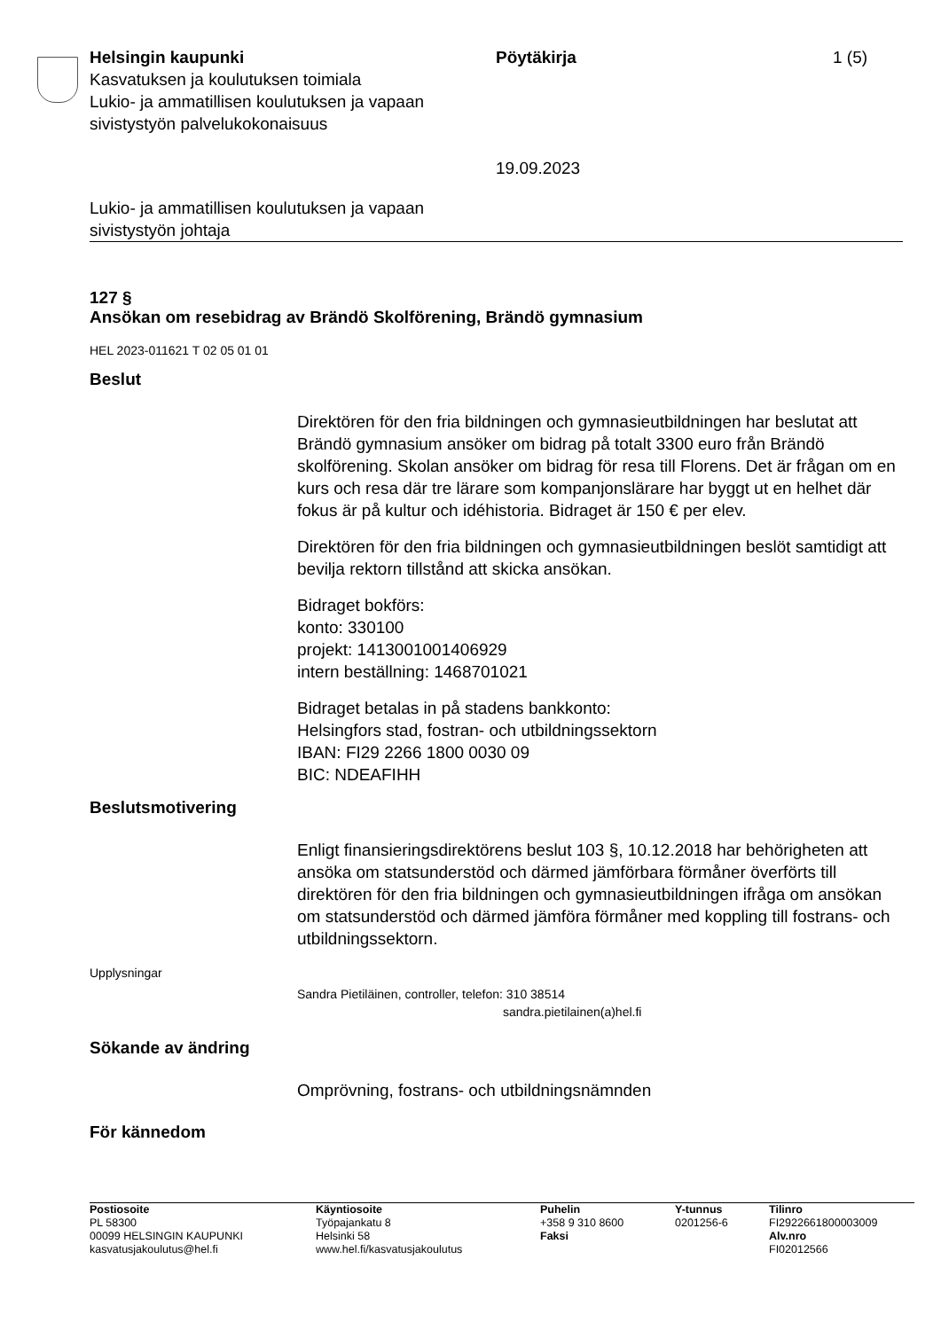Helsingin kaupunki
Kasvatuksen ja koulutuksen toimiala
Lukio- ja ammatillisen koulutuksen ja vapaan sivistystyön palvelukokonaisuus
Pöytäkirja
19.09.2023
1 (5)
Lukio- ja ammatillisen koulutuksen ja vapaan sivistystyön johtaja
127 §
Ansökan om resebidrag av Brändö Skolförening, Brändö gymnasium
HEL 2023-011621 T 02 05 01 01
Beslut
Direktören för den fria bildningen och gymnasieutbildningen har beslutat att Brändö gymnasium ansöker om bidrag på totalt 3300 euro från Brändö skolförening. Skolan ansöker om bidrag för resa till Florens. Det är frågan om en kurs och resa där tre lärare som kompanjonslärare har byggt ut en helhet där fokus är på kultur och idéhistoria. Bidraget är 150 € per elev.
Direktören för den fria bildningen och gymnasieutbildningen beslöt samtidigt att bevilja rektorn tillstånd att skicka ansökan.
Bidraget bokförs:
konto: 330100
projekt: 1413001001406929
intern beställning: 1468701021
Bidraget betalas in på stadens bankkonto:
Helsingfors stad, fostran- och utbildningssektorn
IBAN: FI29 2266 1800 0030 09
BIC: NDEAFIHH
Beslutsmotivering
Enligt finansieringsdirektörens beslut 103 §, 10.12.2018 har behörigheten att ansöka om statsunderstöd och därmed jämförbara förmåner överförts till direktören för den fria bildningen och gymnasieutbildningen ifråga om ansökan om statsunderstöd och därmed jämföra förmåner med koppling till fostrans- och utbildningssektorn.
Upplysningar
Sandra Pietiläinen, controller, telefon: 310 38514
sandra.pietilainen(a)hel.fi
Sökande av ändring
Omprövning, fostrans- och utbildningsnämnden
För kännedom
Postiosoite
PL 58300
00099 HELSINGIN KAUPUNKI
kasvatusjakoulutus@hel.fi
Käyntiosoite
Työpajankatu 8
Helsinki 58
www.hel.fi/kasvatusjakoulutus
Puhelin
+358 9 310 8600
Faksi
Y-tunnus
0201256-6
Tilinro
FI2922661800003009
Alv.nro
FI02012566